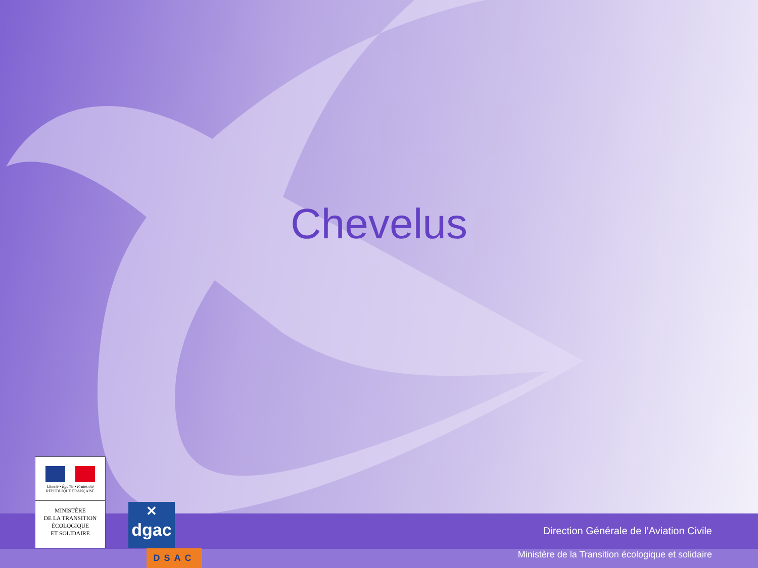Chevelus
Direction Générale de l’Aviation Civile
Ministère de la Transition écologique et solidaire
Liberté • Égalité • Fraternité
RÉPUBLIQUE FRANÇAISE
MINISTÈRE
DE LA TRANSITION
ÉCOLOGIQUE
ET SOLIDAIRE
✕
dgac
DSAC